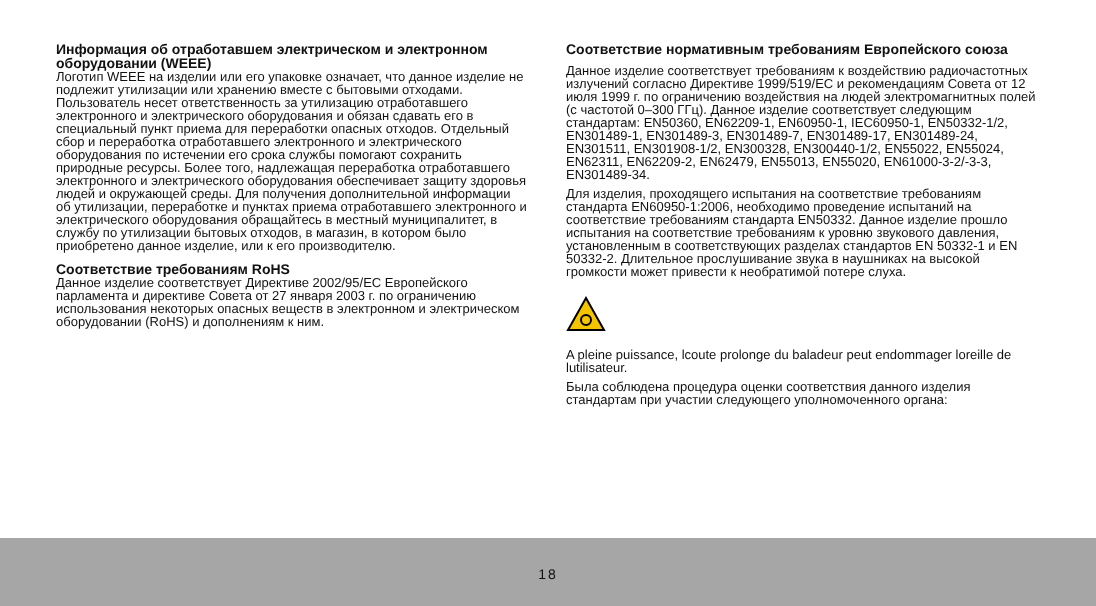Информация об отработавшем электрическом и электронном оборудовании (WEEE)
Логотип WEEE на изделии или его упаковке означает, что данное изделие не подлежит утилизации или хранению вместе с бытовыми отходами. Пользователь несет ответственность за утилизацию отработавшего электронного и электрического оборудования и обязан сдавать его в специальный пункт приема для переработки опасных отходов. Отдельный сбор и переработка отработавшего электронного и электрического оборудования по истечении его срока службы помогают сохранить природные ресурсы. Более того, надлежащая переработка отработавшего электронного и электрического оборудования обеспечивает защиту здоровья людей и окружающей среды. Для получения дополнительной информации об утилизации, переработке и пунктах приема отработавшего электронного и электрического оборудования обращайтесь в местный муниципалитет, в службу по утилизации бытовых отходов, в магазин, в котором было приобретено данное изделие, или к его производителю.
Соответствие требованиям RoHS
Данное изделие соответствует Директиве 2002/95/EC Европейского парламента и директиве Совета от 27 января 2003 г. по ограничению использования некоторых опасных веществ в электронном и электрическом оборудовании (RoHS) и дополнениям к ним.
Соответствие нормативным требованиям Европейского союза
Данное изделие соответствует требованиям к воздействию радиочастотных излучений согласно Директиве 1999/519/EC и рекомендациям Совета от 12 июля 1999 г. по ограничению воздействия на людей электромагнитных полей (с частотой 0–300 ГГц). Данное изделие соответствует следующим стандартам: EN50360, EN62209-1, EN60950-1, IEC60950-1, EN50332-1/2, EN301489-1, EN301489-3, EN301489-7, EN301489-17, EN301489-24, EN301511, EN301908-1/2, EN300328, EN300440-1/2, EN55022, EN55024, EN62311, EN62209-2, EN62479, EN55013, EN55020, EN61000-3-2/-3-3, EN301489-34.
Для изделия, проходящего испытания на соответствие требованиям стандарта EN60950-1:2006, необходимо проведение испытаний на соответствие требованиям стандарта EN50332. Данное изделие прошло испытания на соответствие требованиям к уровню звукового давления, установленным в соответствующих разделах стандартов EN 50332-1 и EN 50332-2. Длительное прослушивание звука в наушниках на высокой громкости может привести к необратимой потере слуха.
A pleine puissance, lcoute prolonge du baladeur peut endommager loreille de lutilisateur.
Была соблюдена процедура оценки соответствия данного изделия стандартам при участии следующего уполномоченного органа:
18